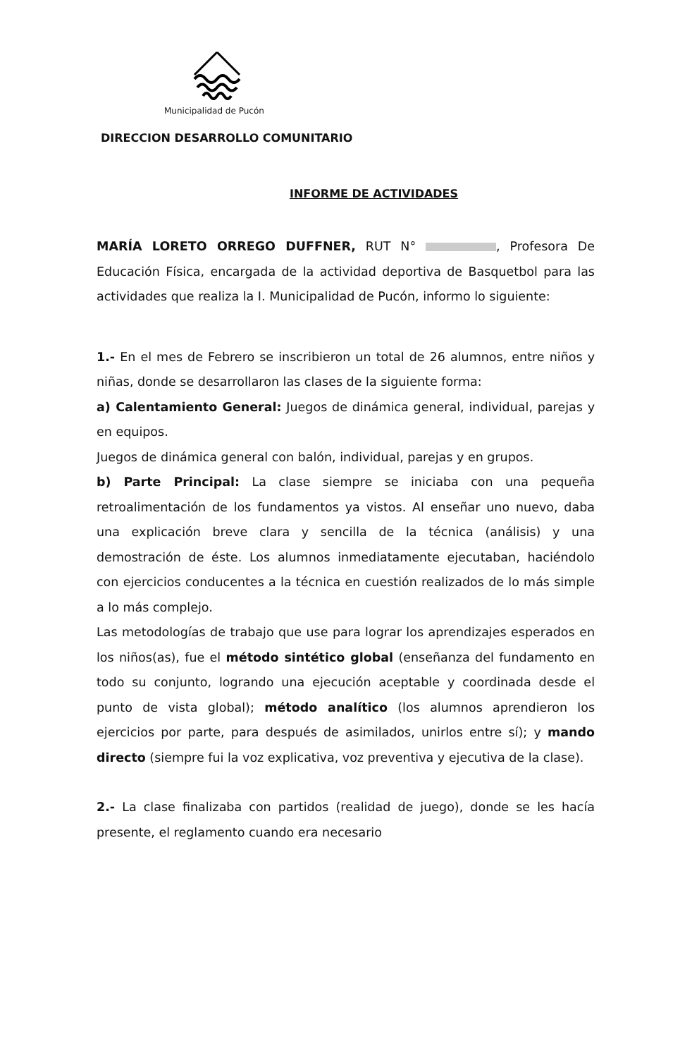Municipalidad de Pucón
DIRECCION DESARROLLO COMUNITARIO
INFORME DE ACTIVIDADES
MARÍA LORETO ORREGO DUFFNER, RUT N° , Profesora De Educación Física, encargada de la actividad deportiva de Basquetbol para las actividades que realiza la I. Municipalidad de Pucón, informo lo siguiente:
1.- En el mes de Febrero se inscribieron un total de 26 alumnos, entre niños y niñas, donde se desarrollaron las clases de la siguiente forma:
a) Calentamiento General: Juegos de dinámica general, individual, parejas y en equipos.
Juegos de dinámica general con balón, individual, parejas y en grupos.
b) Parte Principal: La clase siempre se iniciaba con una pequeña retroalimentación de los fundamentos ya vistos. Al enseñar uno nuevo, daba una explicación breve clara y sencilla de la técnica (análisis) y una demostración de éste. Los alumnos inmediatamente ejecutaban, haciéndolo con ejercicios conducentes a la técnica en cuestión realizados de lo más simple a lo más complejo.
Las metodologías de trabajo que use para lograr los aprendizajes esperados en los niños(as), fue el método sintético global (enseñanza del fundamento en todo su conjunto, logrando una ejecución aceptable y coordinada desde el punto de vista global); método analítico (los alumnos aprendieron los ejercicios por parte, para después de asimilados, unirlos entre sí); y mando directo (siempre fui la voz explicativa, voz preventiva y ejecutiva de la clase).
2.- La clase finalizaba con partidos (realidad de juego), donde se les hacía presente, el reglamento cuando era necesario